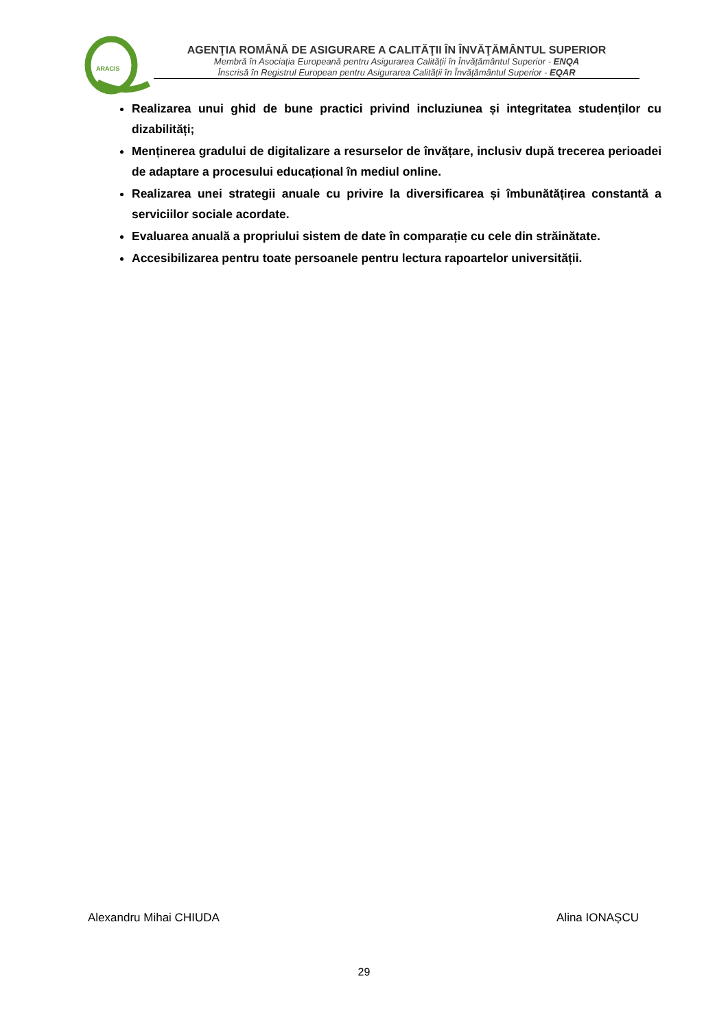ARACIS
AGENŢIA ROMÂNĂ DE ASIGURARE A CALITĂŢII ÎN ÎNVĂŢĂMÂNTUL SUPERIOR
Membră în Asociația Europeană pentru Asigurarea Calității în Învățământul Superior - ENQA
Înscrisă în Registrul European pentru Asigurarea Calității în Învățământul Superior - EQAR
Realizarea unui ghid de bune practici privind incluziunea și integritatea studenților cu dizabilități;
Menținerea gradului de digitalizare a resurselor de învățare, inclusiv după trecerea perioadei de adaptare a procesului educațional în mediul online.
Realizarea unei strategii anuale cu privire la diversificarea și îmbunătățirea constantă a serviciilor sociale acordate.
Evaluarea anuală a propriului sistem de date în comparație cu cele din străinătate.
Accesibilizarea pentru toate persoanele pentru lectura rapoartelor universității.
Alexandru Mihai CHIUDA Alina IONAȘCU
29